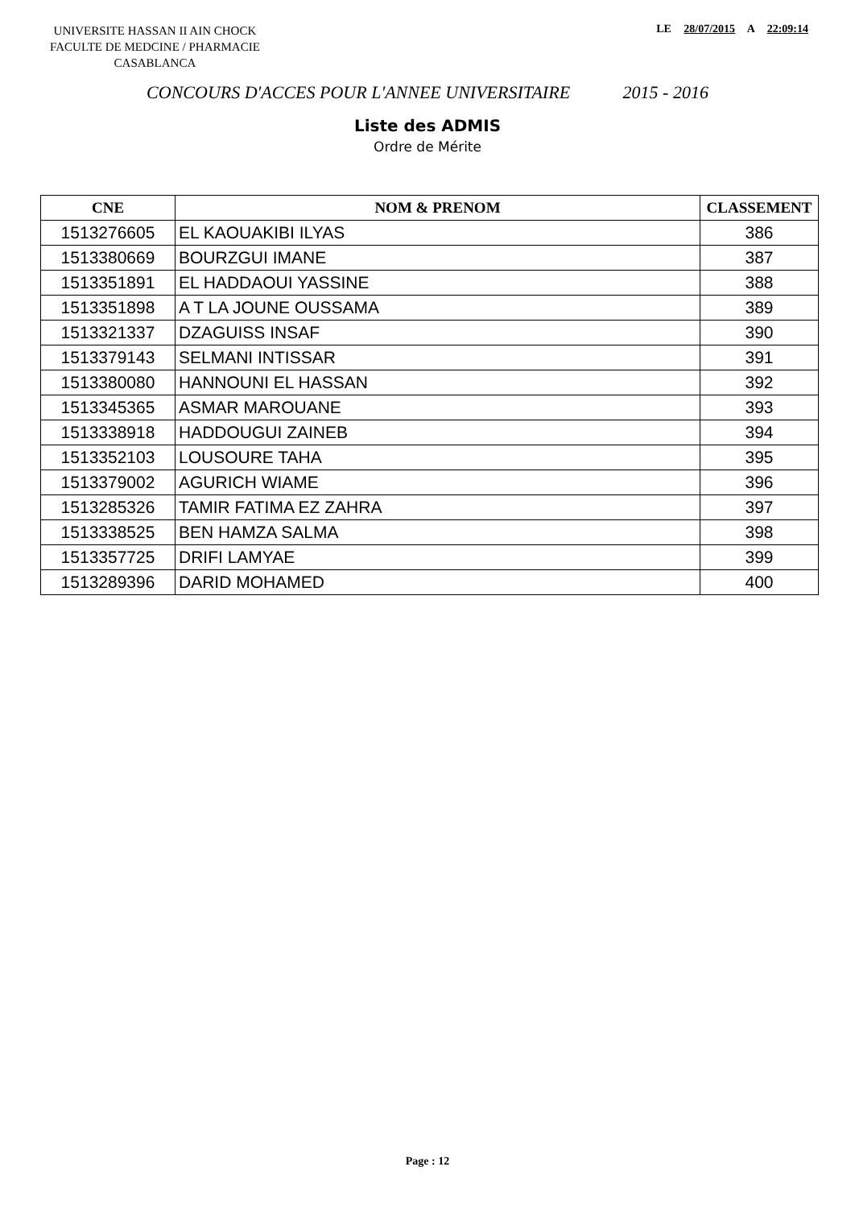UNIVERSITE HASSAN II AIN CHOCK
FACULTE DE MEDCINE / PHARMACIE
CASABLANCA
LE 28/07/2015 A 22:09:14
CONCOURS D'ACCES POUR L'ANNEE UNIVERSITAIRE 2015 - 2016
Liste des ADMIS
Ordre de Mérite
| CNE | NOM & PRENOM | CLASSEMENT |
| --- | --- | --- |
| 1513276605 | EL KAOUAKIBI ILYAS | 386 |
| 1513380669 | BOURZGUI IMANE | 387 |
| 1513351891 | EL HADDAOUI YASSINE | 388 |
| 1513351898 | A T LA JOUNE OUSSAMA | 389 |
| 1513321337 | DZAGUISS INSAF | 390 |
| 1513379143 | SELMANI INTISSAR | 391 |
| 1513380080 | HANNOUNI EL HASSAN | 392 |
| 1513345365 | ASMAR MAROUANE | 393 |
| 1513338918 | HADDOUGUI ZAINEB | 394 |
| 1513352103 | LOUSOURE TAHA | 395 |
| 1513379002 | AGURICH WIAME | 396 |
| 1513285326 | TAMIR FATIMA EZ ZAHRA | 397 |
| 1513338525 | BEN HAMZA SALMA | 398 |
| 1513357725 | DRIFI LAMYAE | 399 |
| 1513289396 | DARID MOHAMED | 400 |
Page : 12